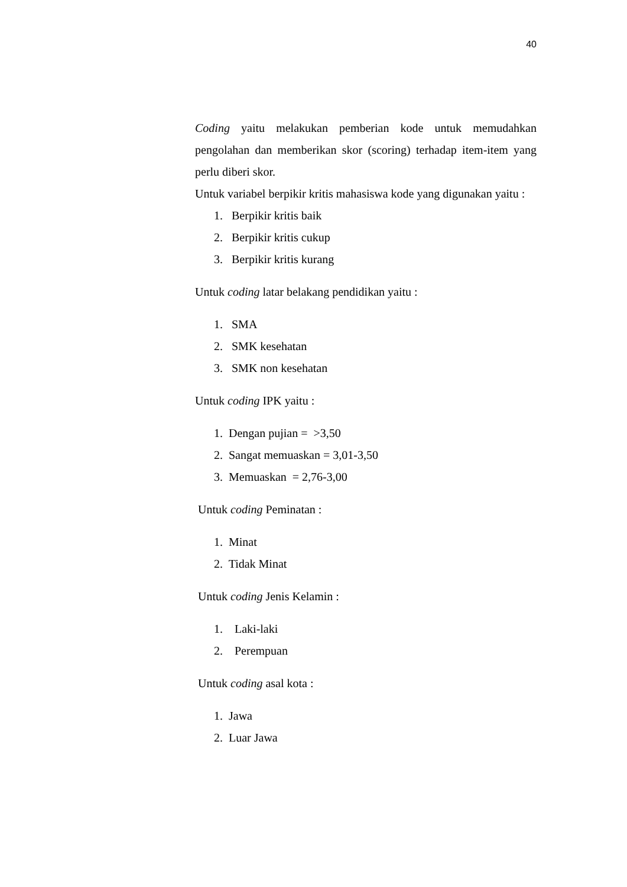40
Coding yaitu melakukan pemberian kode untuk memudahkan pengolahan dan memberikan skor (scoring) terhadap item-item yang perlu diberi skor.
Untuk variabel berpikir kritis mahasiswa kode yang digunakan yaitu :
1. Berpikir kritis baik
2. Berpikir kritis cukup
3. Berpikir kritis kurang
Untuk coding latar belakang pendidikan yaitu :
1. SMA
2. SMK kesehatan
3. SMK non kesehatan
Untuk coding IPK yaitu :
1. Dengan pujian = >3,50
2. Sangat memuaskan = 3,01-3,50
3. Memuaskan = 2,76-3,00
Untuk coding Peminatan :
1. Minat
2. Tidak Minat
Untuk coding Jenis Kelamin :
1. Laki-laki
2. Perempuan
Untuk coding asal kota :
1. Jawa
2. Luar Jawa